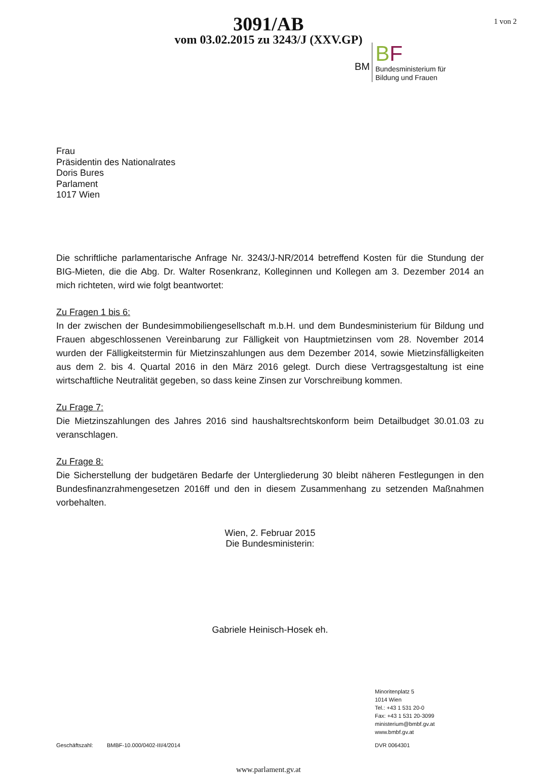1 von 2
3091/AB
vom 03.02.2015 zu 3243/J (XXV.GP)
BM
BF
Bundesministerium für
Bildung und Frauen
Frau
Präsidentin des Nationalrates
Doris Bures
Parlament
1017 Wien
Die schriftliche parlamentarische Anfrage Nr. 3243/J-NR/2014 betreffend Kosten für die Stundung der BIG-Mieten, die die Abg. Dr. Walter Rosenkranz, Kolleginnen und Kollegen am 3. Dezember 2014 an mich richteten, wird wie folgt beantwortet:
Zu Fragen 1 bis 6:
In der zwischen der Bundesimmobiliengesellschaft m.b.H. und dem Bundesministerium für Bildung und Frauen abgeschlossenen Vereinbarung zur Fälligkeit von Hauptmietzinsen vom 28. November 2014 wurden der Fälligkeitstermin für Mietzinszahlungen aus dem Dezember 2014, sowie Mietzinsfälligkeiten aus dem 2. bis 4. Quartal 2016 in den März 2016 gelegt. Durch diese Vertragsgestaltung ist eine wirtschaftliche Neutralität gegeben, so dass keine Zinsen zur Vorschreibung kommen.
Zu Frage 7:
Die Mietzinszahlungen des Jahres 2016 sind haushaltsrechtskonform beim Detailbudget 30.01.03 zu veranschlagen.
Zu Frage 8:
Die Sicherstellung der budgetären Bedarfe der Untergliederung 30 bleibt näheren Festlegungen in den Bundesfinanzrahmengesetzen 2016ff und den in diesem Zusammenhang zu setzenden Maßnahmen vorbehalten.
Wien, 2. Februar 2015
Die Bundesministerin:
Gabriele Heinisch-Hosek eh.
Minoritenplatz 5
1014 Wien
Tel.: +43 1 531 20-0
Fax: +43 1 531 20-3099
ministerium@bmbf.gv.at
www.bmbf.gv.at
Geschäftszahl: BMBF-10.000/0402-III/4/2014 DVR 0064301
www.parlament.gv.at